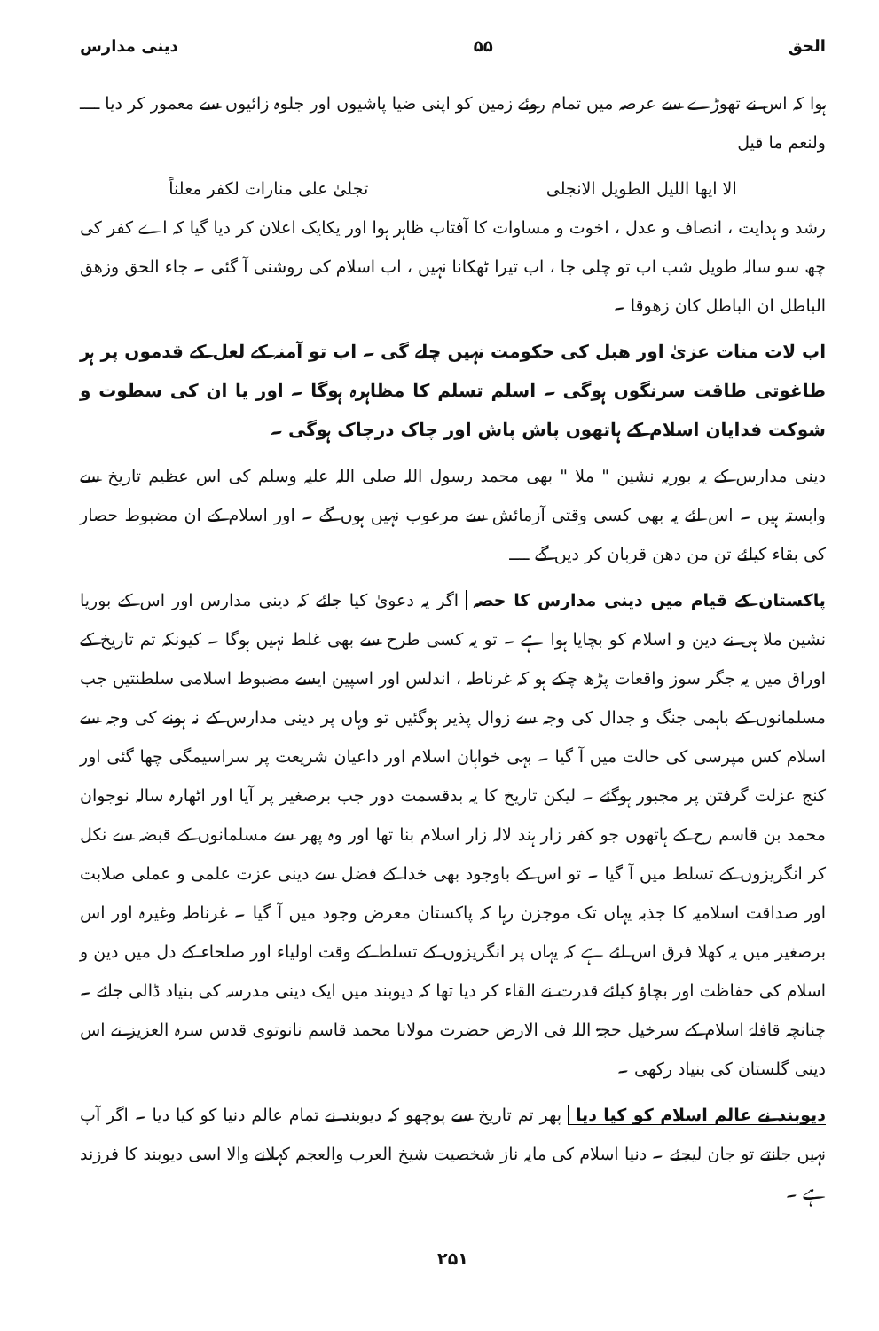الحق ۵۵ دینی مدارس
ہوا کہ اس نے تھوڑے سے عرصہ میں تمام روئے زمین کو اپنی ضیا پاشیوں اور جلوہ زائیوں سے معمور کر دیا ــــ ولنعم ما قیل
الا ایھا اللیل الطویل الانجلی تجلیٰ علی منارات لکفر معلناً
رشد و ہدایت ، انصاف و عدل ، اخوت و مساوات کا آفتاب ظاہر ہوا اور یکایک اعلان کر دیا گیا کہ اے کفر کی چھ سو سالہ طویل شب اب تو چلی جا ، اب تیرا ٹھکانا نہیں ، اب اسلام کی روشنی آ گئی ۔ جاء الحق وزھق الباطل ان الباطل کان زھوقا ۔
اب لات منات عزیٰ اور ھبل کی حکومت نہیں چلے گی ۔ اب تو آمنہ کے لعل کے قدموں پر ہر طاغوتی طاقت سرنگوں ہوگی ۔ اسلم تسلم کا مظاہرہ ہوگا ۔ اور یا ان کی سطوت و شوکت فدایان اسلام کے ہاتھوں پاش پاش اور چاک درچاک ہوگی ۔
دینی مدارس کے یہ بوریہ نشین " ملا " بھی محمد رسول اللہ صلی اللہ علیہ وسلم کی اس عظیم تاریخ سے وابستہ ہیں ۔ اس لئے یہ بھی کسی وقتی آزمائش سے مرعوب نہیں ہوں گے ۔ اور اسلام کے ان مضبوط حصار کی بقاء کیلئے تن من دھن قربان کر دیں گے ــــ
پاکستان کے قیام میں دینی مدارس کا حصہ اگر یہ دعویٰ کیا جائے کہ دینی مدارس اور اس کے بوریا نشین ملا ہی نے دین و اسلام کو بچایا ہوا ہے ۔ تو یہ کسی طرح سے بھی غلط نہیں ہوگا ۔ کیونکہ تم تاریخ کے اوراق میں یہ جگر سوز واقعات پڑھ چکے ہو کہ غرناطہ ، اندلس اور اسپین ایسے مضبوط اسلامی سلطنتیں جب مسلمانوں کے باہمی جنگ و جدال کی وجہ سے زوال پذیر ہوگئیں تو وہاں پر دینی مدارس کے نہ ہونے کی وجہ سے اسلام کس مپرسی کی حالت میں آ گیا ۔ بہی خواہان اسلام اور داعیان شریعت پر سراسیمگی چھا گئی اور کنج عزلت گرفتن پر مجبور ہوگئے ۔ لیکن تاریخ کا یہ بدقسمت دور جب برصغیر پر آیا اور اٹھارہ سالہ نوجوان محمد بن قاسم رح کے ہاتھوں جو کفر زار ہند لالہ زار اسلام بنا تھا اور وہ پھر سے مسلمانوں کے قبضہ سے نکل کر انگریزوں کے تسلط میں آ گیا ۔ تو اس کے باوجود بھی خدا کے فضل سے دینی عزت علمی و عملی صلابت اور صداقت اسلامیہ کا جذبہ یہاں تک موجزن رہا کہ پاکستان معرض وجود میں آ گیا ۔ غرناطہ وغیرہ اور اس برصغیر میں یہ کھلا فرق اس لئے ہے کہ یہاں پر انگریزوں کے تسلط کے وقت اولیاء اور صلحاء کے دل میں دین و اسلام کی حفاظت اور بچاؤ کیلئے قدرت نے القاء کر دیا تھا کہ دیوبند میں ایک دینی مدرسہ کی بنیاد ڈالی جائے ۔ چنانچہ قافلۂ اسلام کے سرخیل حجۃ اللہ فی الارض حضرت مولانا محمد قاسم نانوتوی قدس سرہ العزیز نے اس دینی گلستان کی بنیاد رکھی ۔
دیوبند نے عالم اسلام کو کیا دیا پھر تم تاریخ سے پوچھو کہ دیوبند نے تمام عالم دنیا کو کیا دیا ۔ اگر آپ نہیں جانتے تو جان لیجئے ۔ دنیا اسلام کی مایہ ناز شخصیت شیخ العرب والعجم کہلانے والا اسی دیوبند کا فرزند ہے ۔
۲۵۱